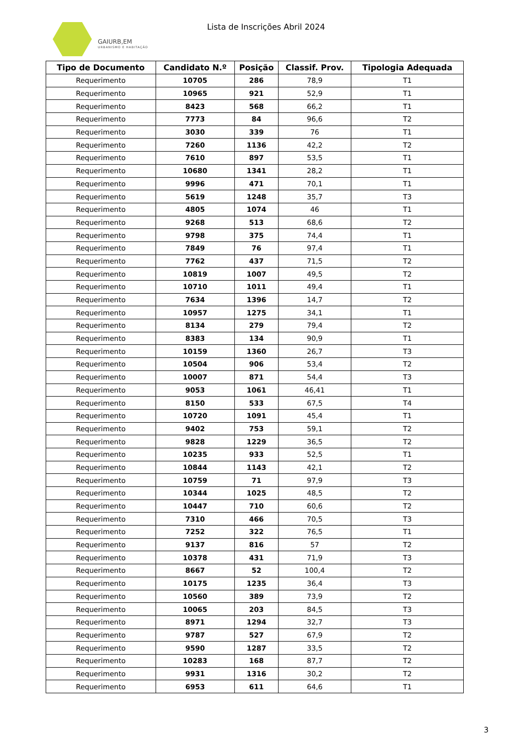GAIURB,EM
URBANISMO E HABITAÇÃO
Lista de Inscrições Abril 2024
| Tipo de Documento | Candidato N.º | Posição | Classif. Prov. | Tipologia Adequada |
| --- | --- | --- | --- | --- |
| Requerimento | 10705 | 286 | 78,9 | T1 |
| Requerimento | 10965 | 921 | 52,9 | T1 |
| Requerimento | 8423 | 568 | 66,2 | T1 |
| Requerimento | 7773 | 84 | 96,6 | T2 |
| Requerimento | 3030 | 339 | 76 | T1 |
| Requerimento | 7260 | 1136 | 42,2 | T2 |
| Requerimento | 7610 | 897 | 53,5 | T1 |
| Requerimento | 10680 | 1341 | 28,2 | T1 |
| Requerimento | 9996 | 471 | 70,1 | T1 |
| Requerimento | 5619 | 1248 | 35,7 | T3 |
| Requerimento | 4805 | 1074 | 46 | T1 |
| Requerimento | 9268 | 513 | 68,6 | T2 |
| Requerimento | 9798 | 375 | 74,4 | T1 |
| Requerimento | 7849 | 76 | 97,4 | T1 |
| Requerimento | 7762 | 437 | 71,5 | T2 |
| Requerimento | 10819 | 1007 | 49,5 | T2 |
| Requerimento | 10710 | 1011 | 49,4 | T1 |
| Requerimento | 7634 | 1396 | 14,7 | T2 |
| Requerimento | 10957 | 1275 | 34,1 | T1 |
| Requerimento | 8134 | 279 | 79,4 | T2 |
| Requerimento | 8383 | 134 | 90,9 | T1 |
| Requerimento | 10159 | 1360 | 26,7 | T3 |
| Requerimento | 10504 | 906 | 53,4 | T2 |
| Requerimento | 10007 | 871 | 54,4 | T3 |
| Requerimento | 9053 | 1061 | 46,41 | T1 |
| Requerimento | 8150 | 533 | 67,5 | T4 |
| Requerimento | 10720 | 1091 | 45,4 | T1 |
| Requerimento | 9402 | 753 | 59,1 | T2 |
| Requerimento | 9828 | 1229 | 36,5 | T2 |
| Requerimento | 10235 | 933 | 52,5 | T1 |
| Requerimento | 10844 | 1143 | 42,1 | T2 |
| Requerimento | 10759 | 71 | 97,9 | T3 |
| Requerimento | 10344 | 1025 | 48,5 | T2 |
| Requerimento | 10447 | 710 | 60,6 | T2 |
| Requerimento | 7310 | 466 | 70,5 | T3 |
| Requerimento | 7252 | 322 | 76,5 | T1 |
| Requerimento | 9137 | 816 | 57 | T2 |
| Requerimento | 10378 | 431 | 71,9 | T3 |
| Requerimento | 8667 | 52 | 100,4 | T2 |
| Requerimento | 10175 | 1235 | 36,4 | T3 |
| Requerimento | 10560 | 389 | 73,9 | T2 |
| Requerimento | 10065 | 203 | 84,5 | T3 |
| Requerimento | 8971 | 1294 | 32,7 | T3 |
| Requerimento | 9787 | 527 | 67,9 | T2 |
| Requerimento | 9590 | 1287 | 33,5 | T2 |
| Requerimento | 10283 | 168 | 87,7 | T2 |
| Requerimento | 9931 | 1316 | 30,2 | T2 |
| Requerimento | 6953 | 611 | 64,6 | T1 |
3